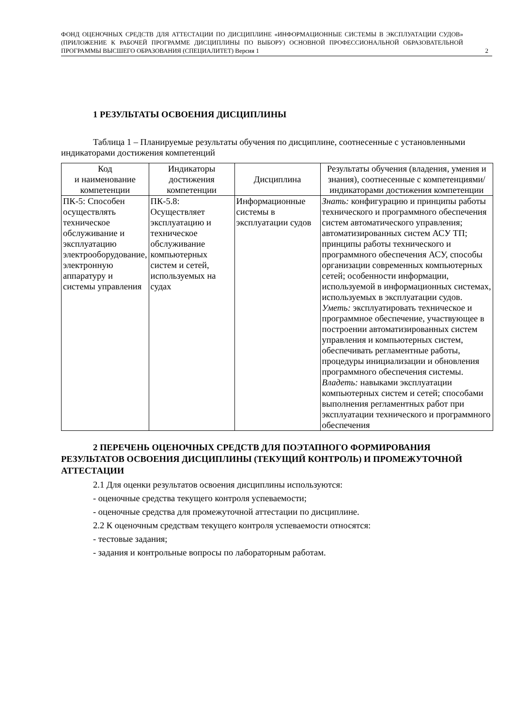ФОНД ОЦЕНОЧНЫХ СРЕДСТВ ДЛЯ АТТЕСТАЦИИ ПО ДИСЦИПЛИНЕ «ИНФОРМАЦИОННЫЕ СИСТЕМЫ В ЭКСПЛУАТАЦИИ СУДОВ» (ПРИЛОЖЕНИЕ К РАБОЧЕЙ ПРОГРАММЕ ДИСЦИПЛИНЫ ПО ВЫБОРУ) ОСНОВНОЙ ПРОФЕССИОНАЛЬНОЙ ОБРАЗОВАТЕЛЬНОЙ ПРОГРАММЫ ВЫСШЕГО ОБРАЗОВАНИЯ (СПЕЦИАЛИТЕТ) Версия 1
2
1 РЕЗУЛЬТАТЫ ОСВОЕНИЯ ДИСЦИПЛИНЫ
Таблица 1 – Планируемые результаты обучения по дисциплине, соотнесенные с установленными индикаторами достижения компетенций
| Код и наименование компетенции | Индикаторы достижения компетенции | Дисциплина | Результаты обучения (владения, умения и знания), соотнесенные с компетенциями/индикаторами достижения компетенции |
| --- | --- | --- | --- |
| ПК-5: Способен осуществлять техническое обслуживание и эксплуатацию электрооборудование, электронную аппаратуру и системы управления | ПК-5.8: Осуществляет эксплуатацию и техническое обслуживание компьютерных систем и сетей, используемых на судах | Информационные системы в эксплуатации судов | Знать: конфигурацию и принципы работы технического и программного обеспечения систем автоматического управления; автоматизированных систем АСУ ТП; принципы работы технического и программного обеспечения АСУ, способы организации современных компьютерных сетей; особенности информации, используемой в информационных системах, используемых в эксплуатации судов. Уметь: эксплуатировать техническое и программное обеспечение, участвующее в построении автоматизированных систем управления и компьютерных систем, обеспечивать регламентные работы, процедуры инициализации и обновления программного обеспечения системы. Владеть: навыками эксплуатации компьютерных систем и сетей; способами выполнения регламентных работ при эксплуатации технического и программного обеспечения |
2 ПЕРЕЧЕНЬ ОЦЕНОЧНЫХ СРЕДСТВ ДЛЯ ПОЭТАПНОГО ФОРМИРОВАНИЯ РЕЗУЛЬТАТОВ ОСВОЕНИЯ ДИСЦИПЛИНЫ (ТЕКУЩИЙ КОНТРОЛЬ) И ПРОМЕЖУТОЧНОЙ АТТЕСТАЦИИ
2.1 Для оценки результатов освоения дисциплины используются:
- оценочные средства текущего контроля успеваемости;
- оценочные средства для промежуточной аттестации по дисциплине.
2.2 К оценочным средствам текущего контроля успеваемости относятся:
- тестовые задания;
- задания и контрольные вопросы по лабораторным работам.